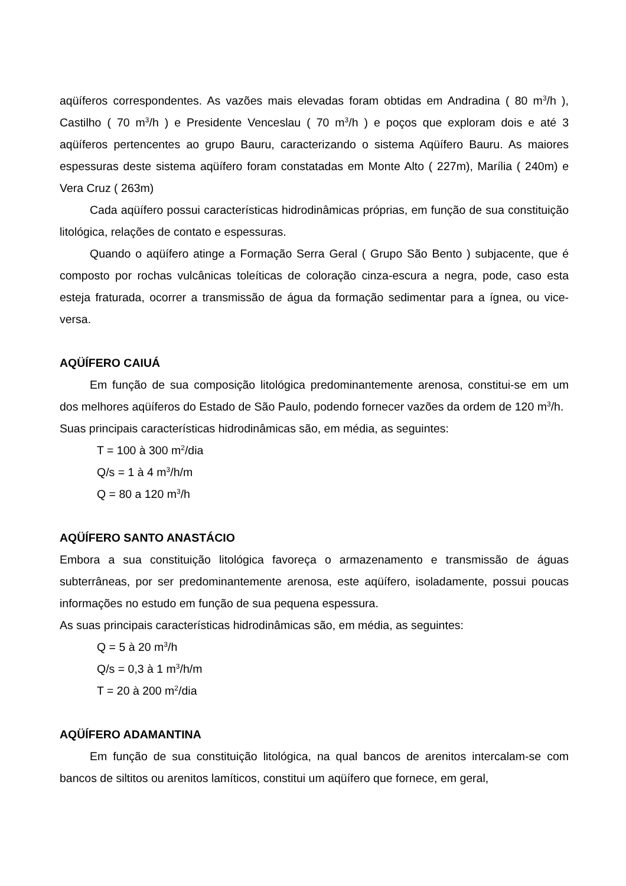aqüíferos correspondentes. As vazões mais elevadas foram obtidas em Andradina ( 80 m<sup>3</sup>/h ), Castilho ( 70 m<sup>3</sup>/h ) e Presidente Venceslau ( 70 m<sup>3</sup>/h ) e poços que exploram dois e até 3 aqüíferos pertencentes ao grupo Bauru, caracterizando o sistema Aqüífero Bauru. As maiores espessuras deste sistema aqüífero foram constatadas em Monte Alto ( 227m), Marília ( 240m) e Vera Cruz ( 263m)
Cada aqüífero possui características hidrodinâmicas próprias, em função de sua constituição litológica, relações de contato e espessuras.
Quando o aqüífero atinge a Formação Serra Geral ( Grupo São Bento ) subjacente, que é composto por rochas vulcânicas toleíticas de coloração cinza-escura a negra, pode, caso esta esteja fraturada, ocorrer a transmissão de água da formação sedimentar para a ígnea, ou vice-versa.
AQÜÍFERO CAIUÁ
Em função de sua composição litológica predominantemente arenosa, constitui-se em um dos melhores aqüíferos do Estado de São Paulo, podendo fornecer vazões da ordem de 120 m<sup>3</sup>/h.
Suas principais características hidrodinâmicas são, em média, as seguintes:
T = 100 à 300 m<sup>2</sup>/dia
Q/s = 1 à 4 m<sup>3</sup>/h/m
Q = 80 a 120 m<sup>3</sup>/h
AQÜÍFERO SANTO ANASTÁCIO
Embora a sua constituição litológica favoreça o armazenamento e transmissão de águas subterrâneas, por ser predominantemente arenosa, este aqüífero, isoladamente, possui poucas informações no estudo em função de sua pequena espessura.
As suas principais características hidrodinâmicas são, em média, as seguintes:
Q = 5 à 20 m<sup>3</sup>/h
Q/s = 0,3 à 1 m<sup>3</sup>/h/m
T = 20 à 200 m<sup>2</sup>/dia
AQÜÍFERO ADAMANTINA
Em função de sua constituição litológica, na qual bancos de arenitos intercalam-se com bancos de siltitos ou arenitos lamíticos, constitui um aqüífero que fornece, em geral,